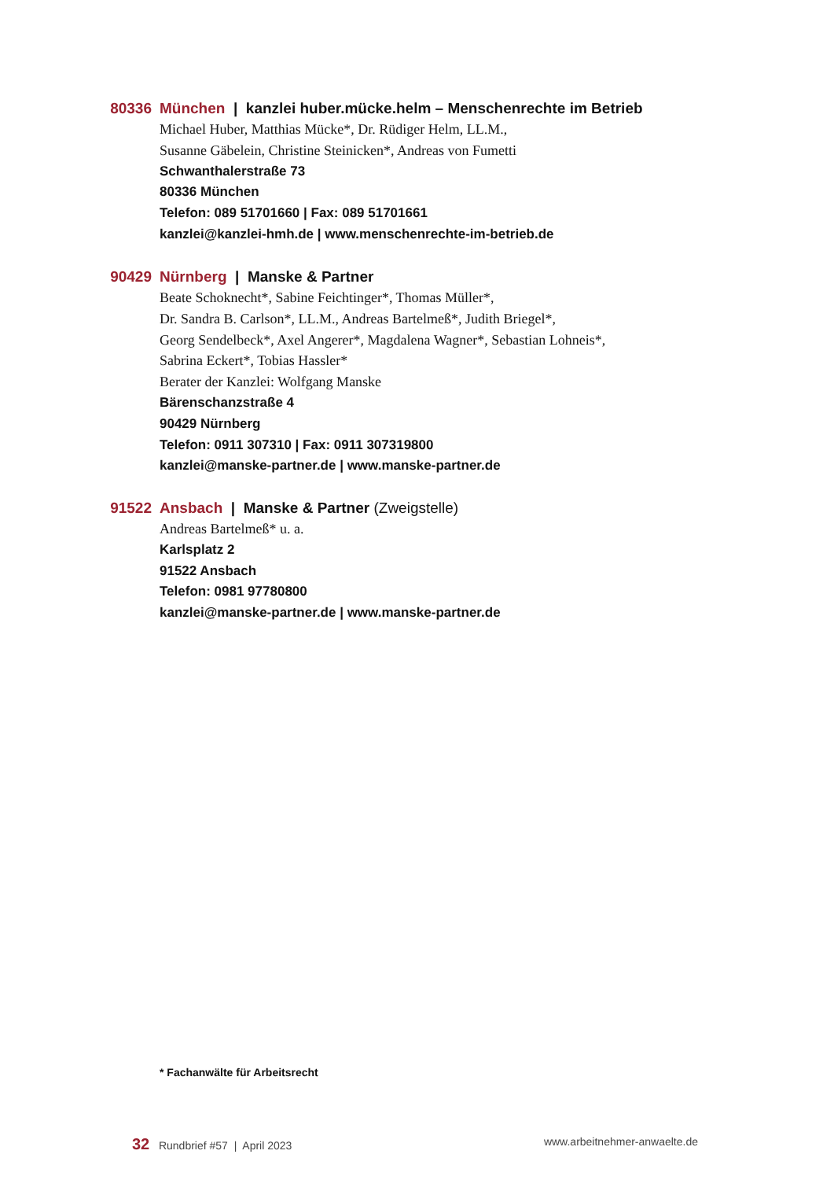80336 München | kanzlei huber.mücke.helm – Menschenrechte im Betrieb
Michael Huber, Matthias Mücke*, Dr. Rüdiger Helm, LL.M.,
Susanne Gäbelein, Christine Steinicken*, Andreas von Fumetti
Schwanthalerstraße 73
80336 München
Telefon: 089 51701660 | Fax: 089 51701661
kanzlei@kanzlei-hmh.de | www.menschenrechte-im-betrieb.de
90429 Nürnberg | Manske & Partner
Beate Schoknecht*, Sabine Feichtinger*, Thomas Müller*,
Dr. Sandra B. Carlson*, LL.M., Andreas Bartelmeß*, Judith Briegel*,
Georg Sendelbeck*, Axel Angerer*, Magdalena Wagner*, Sebastian Lohneis*,
Sabrina Eckert*, Tobias Hassler*
Berater der Kanzlei: Wolfgang Manske
Bärenschanzstraße 4
90429 Nürnberg
Telefon: 0911 307310 | Fax: 0911 307319800
kanzlei@manske-partner.de | www.manske-partner.de
91522 Ansbach | Manske & Partner (Zweigstelle)
Andreas Bartelmeß* u. a.
Karlsplatz 2
91522 Ansbach
Telefon: 0981 97780800
kanzlei@manske-partner.de | www.manske-partner.de
* Fachanwälte für Arbeitsrecht
32 Rundbrief #57 | April 2023 www.arbeitnehmer-anwaelte.de